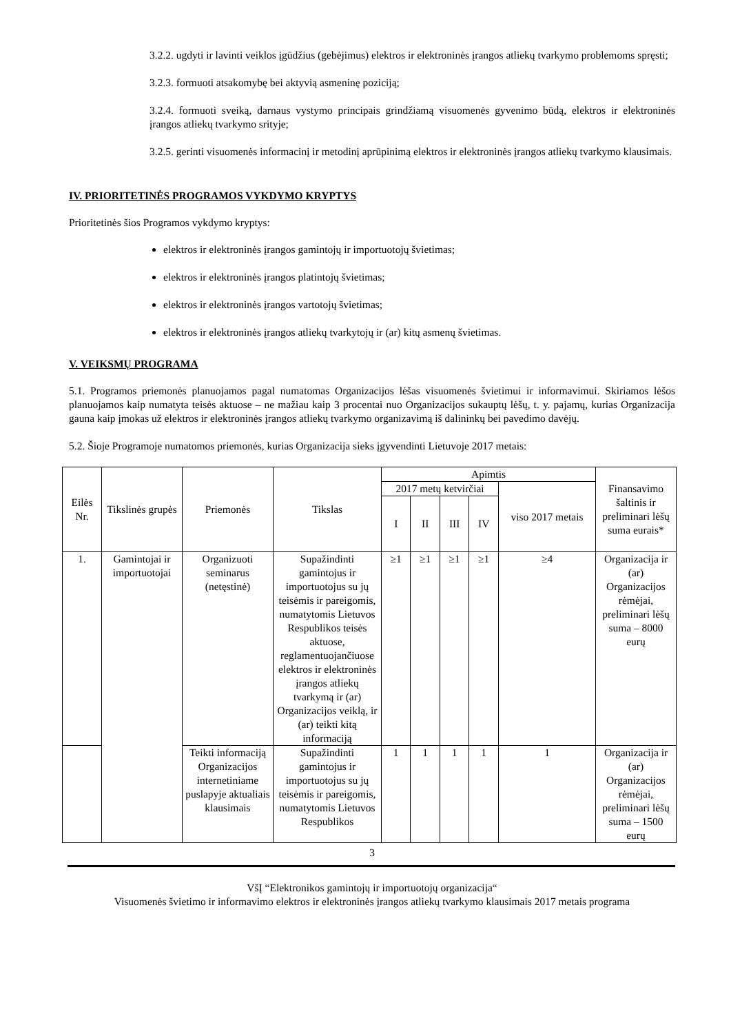3.2.2. ugdyti ir lavinti veiklos įgūdžius (gebėjimus) elektros ir elektroninės įrangos atliekų tvarkymo problemoms spręsti;
3.2.3. formuoti atsakomybę bei aktyvią asmeninę poziciją;
3.2.4. formuoti sveiką, darnaus vystymo principais grindžiamą visuomenės gyvenimo būdą, elektros ir elektroninės įrangos atliekų tvarkymo srityje;
3.2.5. gerinti visuomenės informacinį ir metodinį aprūpinimą elektros ir elektroninės įrangos atliekų tvarkymo klausimais.
IV. PRIORITETINĖS PROGRAMOS VYKDYMO KRYPTYS
Prioritetinės šios Programos vykdymo kryptys:
elektros ir elektroninės įrangos gamintojų ir importuotojų švietimas;
elektros ir elektroninės įrangos platintojų švietimas;
elektros ir elektroninės įrangos vartotojų švietimas;
elektros ir elektroninės įrangos atliekų tvarkytojų ir (ar) kitų asmenų švietimas.
V. VEIKSMŲ PROGRAMA
5.1. Programos priemonės planuojamos pagal numatomas Organizacijos lėšas visuomenės švietimui ir informavimui. Skiriamos lėšos planuojamos kaip numatyta teisės aktuose – ne mažiau kaip 3 procentai nuo Organizacijos sukauptų lėšų, t. y. pajamų, kurias Organizacija gauna kaip įmokas už elektros ir elektroninės įrangos atliekų tvarkymo organizavimą iš dalininkų bei pavedimo davėjų.
5.2. Šioje Programoje numatomos priemonės, kurias Organizacija sieks įgyvendinti Lietuvoje 2017 metais:
| Eilės Nr. | Tikslinės grupės | Priemonės | Tikslas | Apimtis | | | | | Finansavimo šaltinis ir preliminari lėšų suma eurais* |
| --- | --- | --- | --- | --- | --- | --- | --- | --- | --- |
| | | | | 2017 metų ketvirčiai | | | | viso 2017 metais | |
| | | | | I | II | III | IV | | |
| 1. | Gamintojai ir importuotojai | Organizuoti seminarus (netęstinė) | Supažindinti gamintojus ir importuotojus su jų teisėmis ir pareigomis, numatytomis Lietuvos Respublikos teisės aktuose, reglamentuojančiuose elektros ir elektroninės įrangos atliekų tvarkymą ir (ar) Organizacijos veiklą, ir (ar) teikti kitą informaciją | ≥1 | ≥1 | ≥1 | ≥1 | ≥4 | Organizacija ir (ar) Organizacijos rėmėjai, preliminari lėšų suma – 8000 eurų |
| | | Teikti informaciją Organizacijos internetiniame puslapyje aktualiais klausimais | Supažindinti gamintojus ir importuotojus su jų teisėmis ir pareigomis, numatytomis Lietuvos Respublikos | 1 | 1 | 1 | 1 | 1 | Organizacija ir (ar) Organizacijos rėmėjai, preliminari lėšų suma – 1500 eurų |
3
VšĮ “Elektronikos gamintojų ir importuotojų organizacija“
Visuomenės švietimo ir informavimo elektros ir elektroninės įrangos atliekų tvarkymo klausimais 2017 metais programa